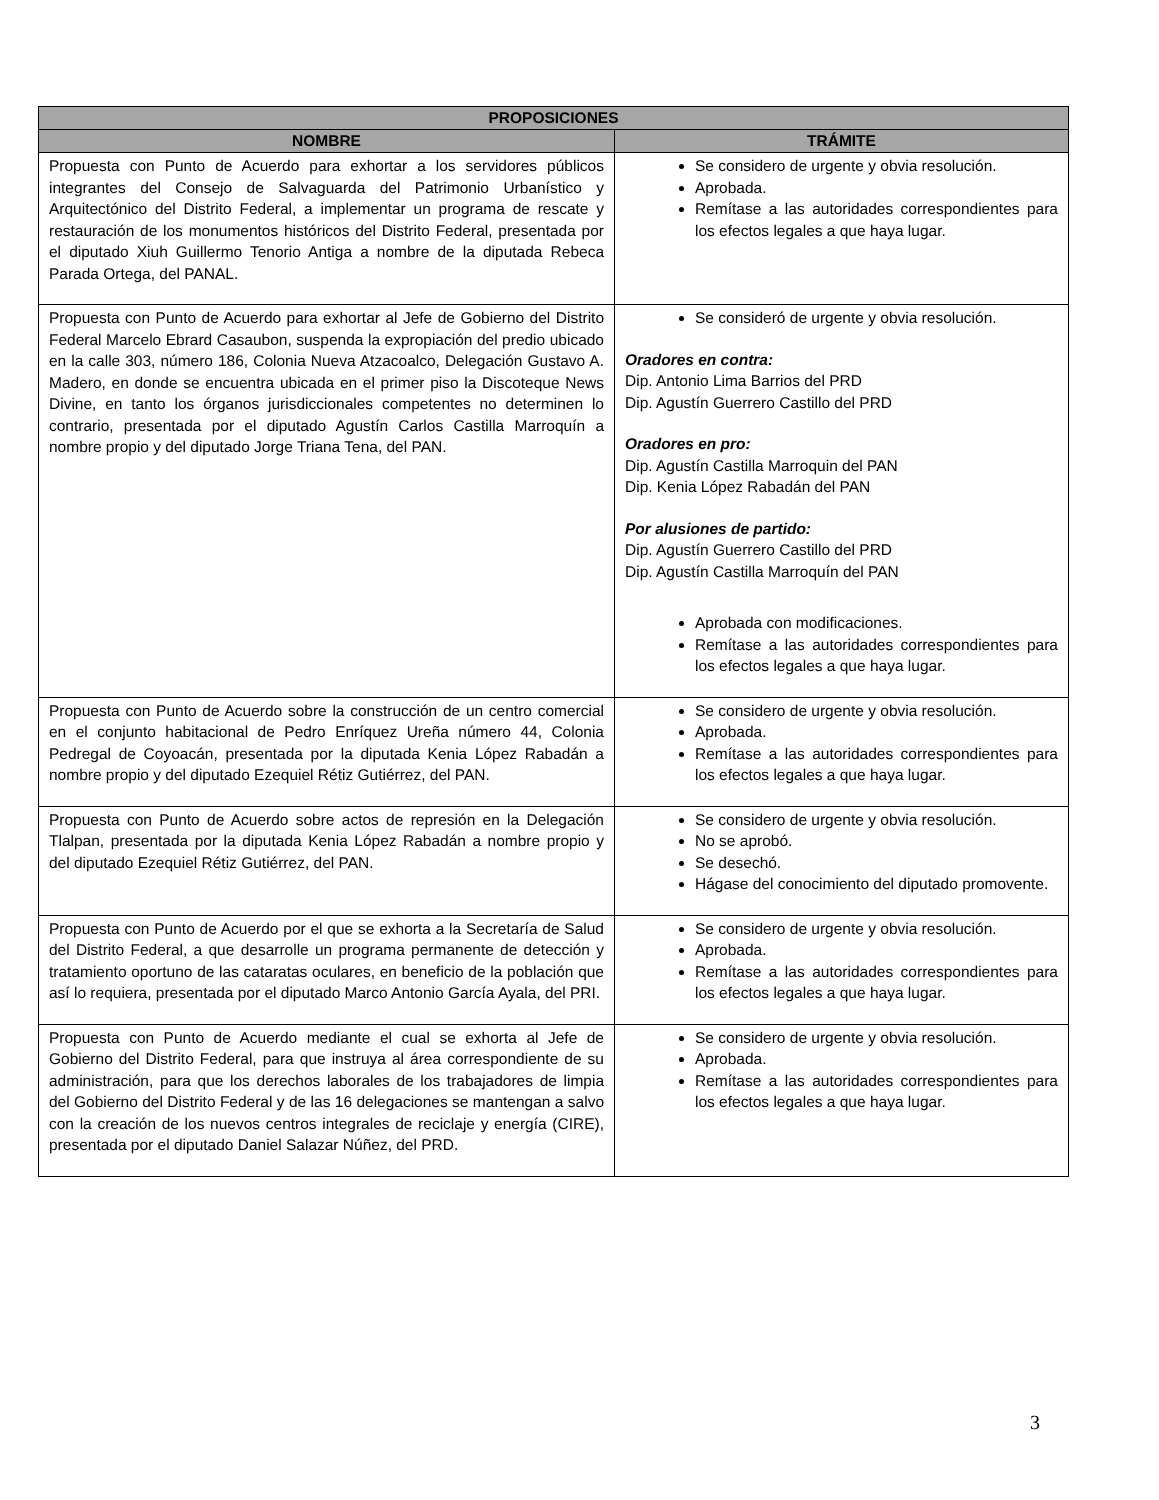| PROPOSICIONES | |
| --- | --- |
| NOMBRE | TRÁMITE |
| Propuesta con Punto de Acuerdo para exhortar a los servidores públicos integrantes del Consejo de Salvaguarda del Patrimonio Urbanístico y Arquitectónico del Distrito Federal, a implementar un programa de rescate y restauración de los monumentos históricos del Distrito Federal, presentada por el diputado Xiuh Guillermo Tenorio Antiga a nombre de la diputada Rebeca Parada Ortega, del PANAL. | Se considero de urgente y obvia resolución. Aprobada. Remítase a las autoridades correspondientes para los efectos legales a que haya lugar. |
| Propuesta con Punto de Acuerdo para exhortar al Jefe de Gobierno del Distrito Federal Marcelo Ebrard Casaubon, suspenda la expropiación del predio ubicado en la calle 303, número 186, Colonia Nueva Atzacoalco, Delegación Gustavo A. Madero, en donde se encuentra ubicada en el primer piso la Discoteque News Divine, en tanto los órganos jurisdiccionales competentes no determinen lo contrario, presentada por el diputado Agustín Carlos Castilla Marroquín a nombre propio y del diputado Jorge Triana Tena, del PAN. | Se consideró de urgente y obvia resolución. Oradores en contra: Dip. Antonio Lima Barrios del PRD Dip. Agustín Guerrero Castillo del PRD Oradores en pro: Dip. Agustín Castilla Marroquin del PAN Dip. Kenia López Rabadán del PAN Por alusiones de partido: Dip. Agustín Guerrero Castillo del PRD Dip. Agustín Castilla Marroquín del PAN Aprobada con modificaciones. Remítase a las autoridades correspondientes para los efectos legales a que haya lugar. |
| Propuesta con Punto de Acuerdo sobre la construcción de un centro comercial en el conjunto habitacional de Pedro Enríquez Ureña número 44, Colonia Pedregal de Coyoacán, presentada por la diputada Kenia López Rabadán a nombre propio y del diputado Ezequiel Rétiz Gutiérrez, del PAN. | Se considero de urgente y obvia resolución. Aprobada. Remítase a las autoridades correspondientes para los efectos legales a que haya lugar. |
| Propuesta con Punto de Acuerdo sobre actos de represión en la Delegación Tlalpan, presentada por la diputada Kenia López Rabadán a nombre propio y del diputado Ezequiel Rétiz Gutiérrez, del PAN. | Se considero de urgente y obvia resolución. No se aprobó. Se desechó. Hágase del conocimiento del diputado promovente. |
| Propuesta con Punto de Acuerdo por el que se exhorta a la Secretaría de Salud del Distrito Federal, a que desarrolle un programa permanente de detección y tratamiento oportuno de las cataratas oculares, en beneficio de la población que así lo requiera, presentada por el diputado Marco Antonio García Ayala, del PRI. | Se considero de urgente y obvia resolución. Aprobada. Remítase a las autoridades correspondientes para los efectos legales a que haya lugar. |
| Propuesta con Punto de Acuerdo mediante el cual se exhorta al Jefe de Gobierno del Distrito Federal, para que instruya al área correspondiente de su administración, para que los derechos laborales de los trabajadores de limpia del Gobierno del Distrito Federal y de las 16 delegaciones se mantengan a salvo con la creación de los nuevos centros integrales de reciclaje y energía (CIRE), presentada por el diputado Daniel Salazar Núñez, del PRD. | Se considero de urgente y obvia resolución. Aprobada. Remítase a las autoridades correspondientes para los efectos legales a que haya lugar. |
3